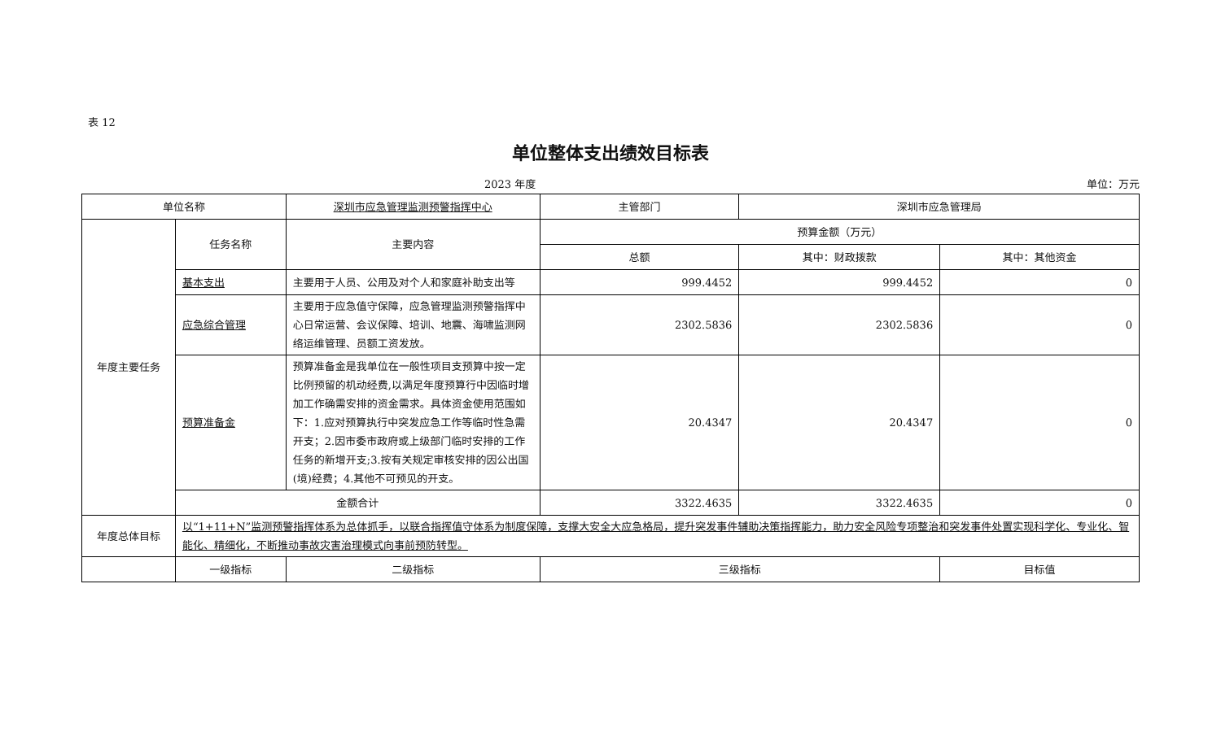表 12
单位整体支出绩效目标表
2023 年度 单位：万元
| 单位名称 | | 深圳市应急管理监测预警指挥中心 | 主管部门 | 深圳市应急管理局 | |
| 年度主要任务 | 任务名称 | 主要内容 | 预算金额（万元） | | |
| | | | 总额 | 其中：财政拨款 | 其中：其他资金 |
| | 基本支出 | 主要用于人员、公用及对个人和家庭补助支出等 | 999.4452 | 999.4452 | 0 |
| | 应急综合管理 | 主要用于应急值守保障，应急管理监测预警指挥中心日常运营、会议保障、培训、地震、海啸监测网络运维管理、员额工资发放。 | 2302.5836 | 2302.5836 | 0 |
| | 预算准备金 | 预算准备金是我单位在一般性项目支预算中按一定比例预留的机动经费,以满足年度预算行中因临时增加工作确需安排的资金需求。具体资金使用范围如下：1.应对预算执行中突发应急工作等临时性急需开支；2.因市委市政府或上级部门临时安排的工作任务的新增开支;3.按有关规定审核安排的因公出国(境)经费；4.其他不可预见的开支。 | 20.4347 | 20.4347 | 0 |
| | 金额合计 | | 3322.4635 | 3322.4635 | 0 |
| 年度总体目标 | 以“1+11+N”监测预警指挥体系为总体抓手，以联合指挥值守体系为制度保障，支撑大安全大应急格局，提升突发事件辅助决策指挥能力，助力安全风险专项整治和突发事件处置实现科学化、专业化、智能化、精细化，不断推动事故灾害治理模式向事前预防转型。 | | | | |
| | 一级指标 | 二级指标 | 三级指标 | | 目标值 |